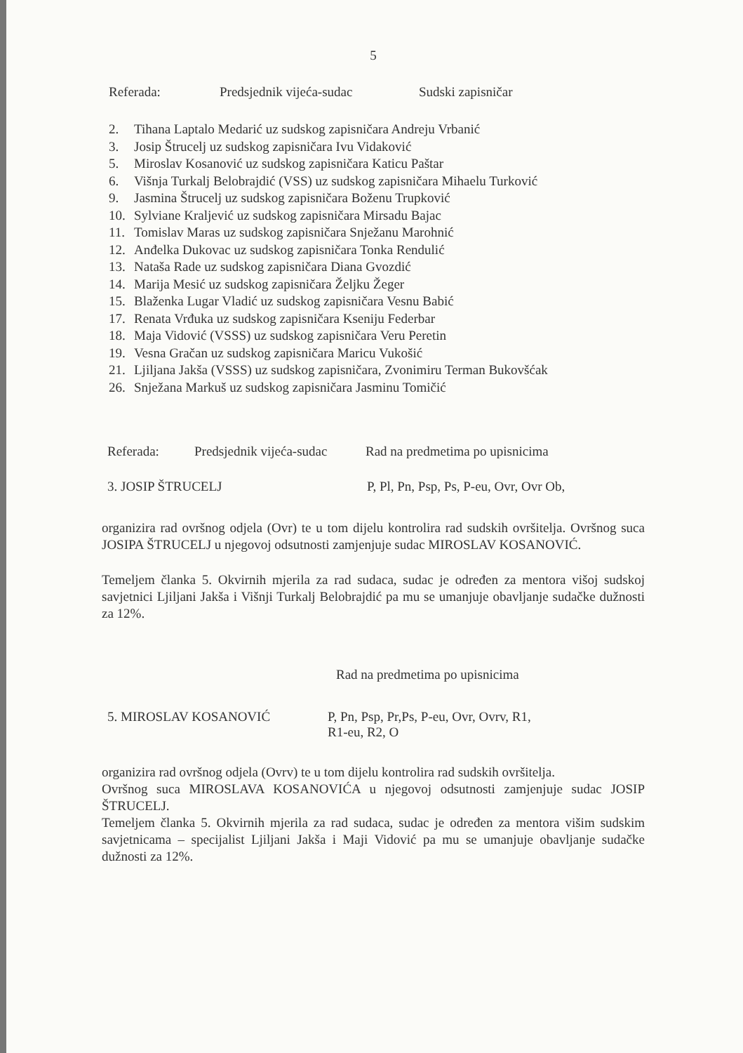5
Referada: Predsjednik vijeća-sudac Sudski zapisničar
2. Tihana Laptalo Medarić uz sudskog zapisničara Andreju Vrbanić
3. Josip Štrucelj uz sudskog zapisničara Ivu Vidaković
5. Miroslav Kosanović uz sudskog zapisničara Katicu Paštar
6. Višnja Turkalj Belobrajdić (VSS) uz sudskog zapisničara Mihaelu Turković
9. Jasmina Štrucelj uz sudskog zapisničara Boženu Trupković
10. Sylviane Kraljević uz sudskog zapisničara Mirsadu Bajac
11. Tomislav Maras uz sudskog zapisničara Snježanu Marohnić
12. Anđelka Dukovac uz sudskog zapisničara Tonka Rendulić
13. Nataša Rade uz sudskog zapisničara Diana Gvozdić
14. Marija Mesić uz sudskog zapisničara Željku Žeger
15. Blaženka Lugar Vladić uz sudskog zapisničara Vesnu Babić
17. Renata Vrđuka uz sudskog zapisničara Kseniju Federbar
18. Maja Vidović (VSSS) uz sudskog zapisničara Veru Peretin
19. Vesna Gračan uz sudskog zapisničara Maricu Vukošić
21. Ljiljana Jakša (VSSS) uz sudskog zapisničara, Zvonimiru Terman Bukovšćak
26. Snježana Markuš uz sudskog zapisničara Jasminu Tomičić
Referada: Predsjednik vijeća-sudac Rad na predmetima po upisnicima
3. JOSIP ŠTRUCELJ P, Pl, Pn, Psp, Ps, P-eu, Ovr, Ovr Ob,
organizira rad ovršnog odjela (Ovr) te u tom dijelu kontrolira rad sudskih ovršitelja. Ovršnog suca JOSIPA ŠTRUCELJ u njegovoj odsutnosti zamjenjuje sudac MIROSLAV KOSANOVIĆ.
Temeljem članka 5. Okvirnih mjerila za rad sudaca, sudac je određen za mentora višoj sudskoj savjetnici Ljiljani Jakša i Višnji Turkalj Belobrajdić pa mu se umanjuje obavljanje sudačke dužnosti za 12%.
Rad na predmetima po upisnicima
5. MIROSLAV KOSANOVIĆ P, Pn, Psp, Pr,Ps, P-eu, Ovr, Ovrv, R1,
R1-eu, R2, O
organizira rad ovršnog odjela (Ovrv) te u tom dijelu kontrolira rad sudskih ovršitelja.
Ovršnog suca MIROSLAVA KOSANOVIĆA u njegovoj odsutnosti zamjenjuje sudac JOSIP ŠTRUCELJ.
Temeljem članka 5. Okvirnih mjerila za rad sudaca, sudac je određen za mentora višim sudskim savjetnicama – specijalist Ljiljani Jakša i Maji Vidović pa mu se umanjuje obavljanje sudačke dužnosti za 12%.